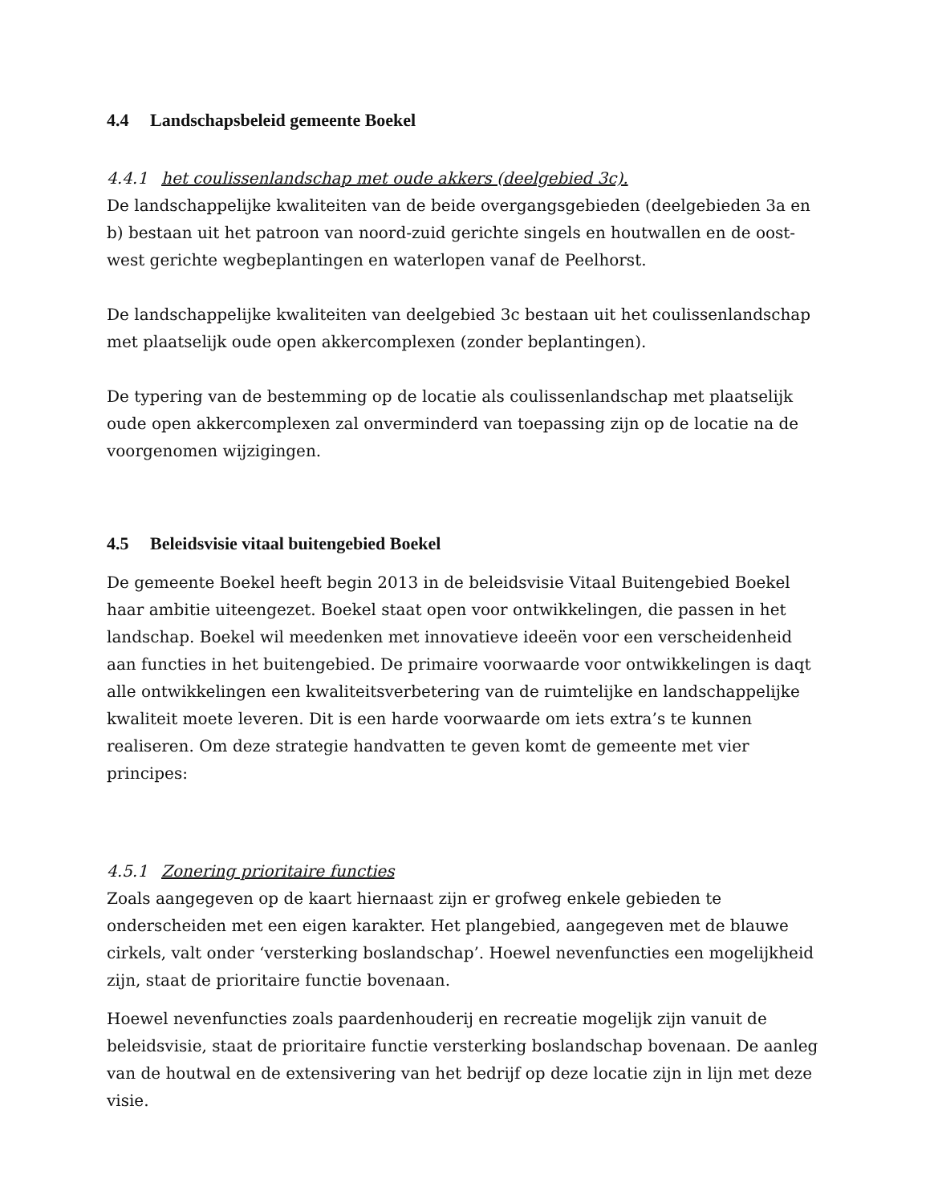4.4 Landschapsbeleid gemeente Boekel
4.4.1 het coulissenlandschap met oude akkers (deelgebied 3c).
De landschappelijke kwaliteiten van de beide overgangsgebieden (deelgebieden 3a en b) bestaan uit het patroon van noord-zuid gerichte singels en houtwallen en de oost-west gerichte wegbeplantingen en waterlopen vanaf de Peelhorst.
De landschappelijke kwaliteiten van deelgebied 3c bestaan uit het coulissenlandschap met plaatselijk oude open akkercomplexen (zonder beplantingen).
De typering van de bestemming op de locatie als coulissenlandschap met plaatselijk oude open akkercomplexen zal onverminderd van toepassing zijn op de locatie na de voorgenomen wijzigingen.
4.5 Beleidsvisie vitaal buitengebied Boekel
De gemeente Boekel heeft begin 2013 in de beleidsvisie Vitaal Buitengebied Boekel haar ambitie uiteengezet. Boekel staat open voor ontwikkelingen, die passen in het landschap. Boekel wil meedenken met innovatieve ideeën voor een verscheidenheid aan functies in het buitengebied. De primaire voorwaarde voor ontwikkelingen is daqt alle ontwikkelingen een kwaliteitsverbetering van de ruimtelijke en landschappelijke kwaliteit moete leveren. Dit is een harde voorwaarde om iets extra’s te kunnen realiseren. Om deze strategie handvatten te geven komt de gemeente met vier principes:
4.5.1 Zonering prioritaire functies
Zoals aangegeven op de kaart hiernaast zijn er grofweg enkele gebieden te onderscheiden met een eigen karakter. Het plangebied, aangegeven met de blauwe cirkels, valt onder ‘versterking boslandschap’. Hoewel nevenfuncties een mogelijkheid zijn, staat de prioritaire functie bovenaan.
Hoewel nevenfuncties zoals paardenhouderij en recreatie mogelijk zijn vanuit de beleidsvisie, staat de prioritaire functie versterking boslandschap bovenaan. De aanleg van de houtwal en de extensivering van het bedrijf op deze locatie zijn in lijn met deze visie.